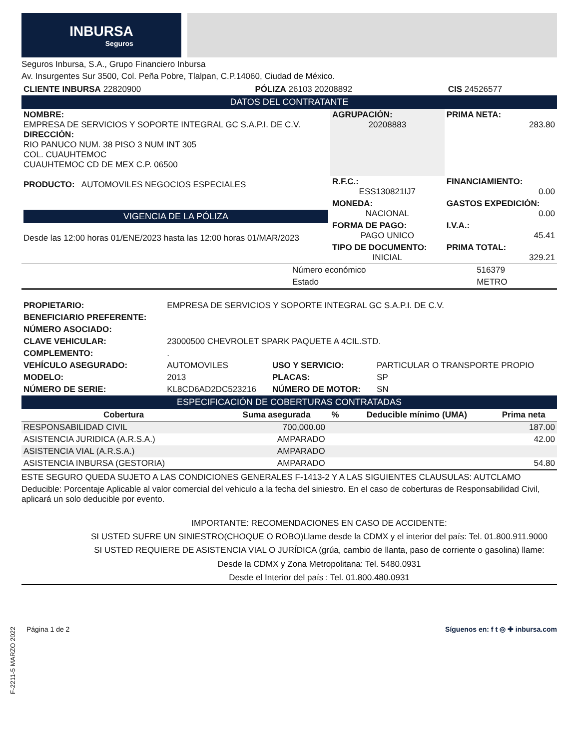INBURSA
Seguros
Seguros Inbursa, S.A., Grupo Financiero Inbursa
Av. Insurgentes Sur 3500, Col. Peña Pobre, Tlalpan, C.P.14060, Ciudad de México.
| CLIENTE INBURSA 22820900 | PÓLIZA 26103 20208892 | CIS 24526577 |
DATOS DEL CONTRATANTE
| NOMBRE: EMPRESA DE SERVICIOS Y SOPORTE INTEGRAL GC S.A.P.I. DE C.V. DIRECCIÓN: RIO PANUCO NUM. 38 PISO 3 NUM INT 305 COL. CUAUHTEMOC CUAUHTEMOC CD DE MEX C.P. 06500 PRODUCTO: AUTOMOVILES NEGOCIOS ESPECIALES VIGENCIA DE LA PÓLIZA Desde las 12:00 horas 01/ENE/2023 hasta las 12:00 horas 01/MAR/2023 | AGRUPACIÓN: 20208883 | PRIMA NETA: 283.80 |
| | R.F.C.: ESS130821IJ7 | FINANCIAMIENTO: 0.00 |
| | MONEDA: NACIONAL | GASTOS EXPEDICIÓN: 0.00 |
| | FORMA DE PAGO: PAGO UNICO | I.V.A.: 45.41 |
| | TIPO DE DOCUMENTO: INICIAL | PRIMA TOTAL: 329.21 |
| | Número económico | 516379 |
| | Estado | METRO |
| PROPIETARIO: | EMPRESA DE SERVICIOS Y SOPORTE INTEGRAL GC S.A.P.I. DE C.V. | | |
| BENEFICIARIO PREFERENTE: | | | |
| NÚMERO ASOCIADO: | | | |
| CLAVE VEHICULAR: | 23000500 CHEVROLET SPARK PAQUETE A 4CIL.STD. | | |
| COMPLEMENTO: | . | | |
| VEHÍCULO ASEGURADO: | AUTOMOVILES | USO Y SERVICIO: | PARTICULAR O TRANSPORTE PROPIO |
| MODELO: | 2013 | PLACAS: | SP |
| NÚMERO DE SERIE: | KL8CD6AD2DC523216 | NÚMERO DE MOTOR: | SN |
ESPECIFICACIÓN DE COBERTURAS CONTRATADAS
| Cobertura | Suma asegurada | % | Deducible mínimo (UMA) | Prima neta |
| --- | --- | --- | --- | --- |
| RESPONSABILIDAD CIVIL | 700,000.00 | | | 187.00 |
| ASISTENCIA JURIDICA (A.R.S.A.) | AMPARADO | | | 42.00 |
| ASISTENCIA VIAL (A.R.S.A.) | AMPARADO | | | |
| ASISTENCIA INBURSA (GESTORIA) | AMPARADO | | | 54.80 |
ESTE SEGURO QUEDA SUJETO A LAS CONDICIONES GENERALES F-1413-2 Y A LAS SIGUIENTES CLAUSULAS: AUTCLAMO
Deducible: Porcentaje Aplicable al valor comercial del vehiculo a la fecha del siniestro. En el caso de coberturas de Responsabilidad Civil, aplicará un solo deducible por evento.
IMPORTANTE: RECOMENDACIONES EN CASO DE ACCIDENTE:
SI USTED SUFRE UN SINIESTRO(CHOQUE O ROBO)Llame desde la CDMX y el interior del país: Tel. 01.800.911.9000
SI USTED REQUIERE DE ASISTENCIA VIAL O JURÍDICA (grúa, cambio de llanta, paso de corriente o gasolina) llame:
Desde la CDMX y Zona Metropolitana: Tel. 5480.0931
Desde el Interior del país : Tel. 01.800.480.0931
Página 1 de 2 Síguenos en: f t ◎ ✚ inbursa.com
F-2211-5 MARZO 2022